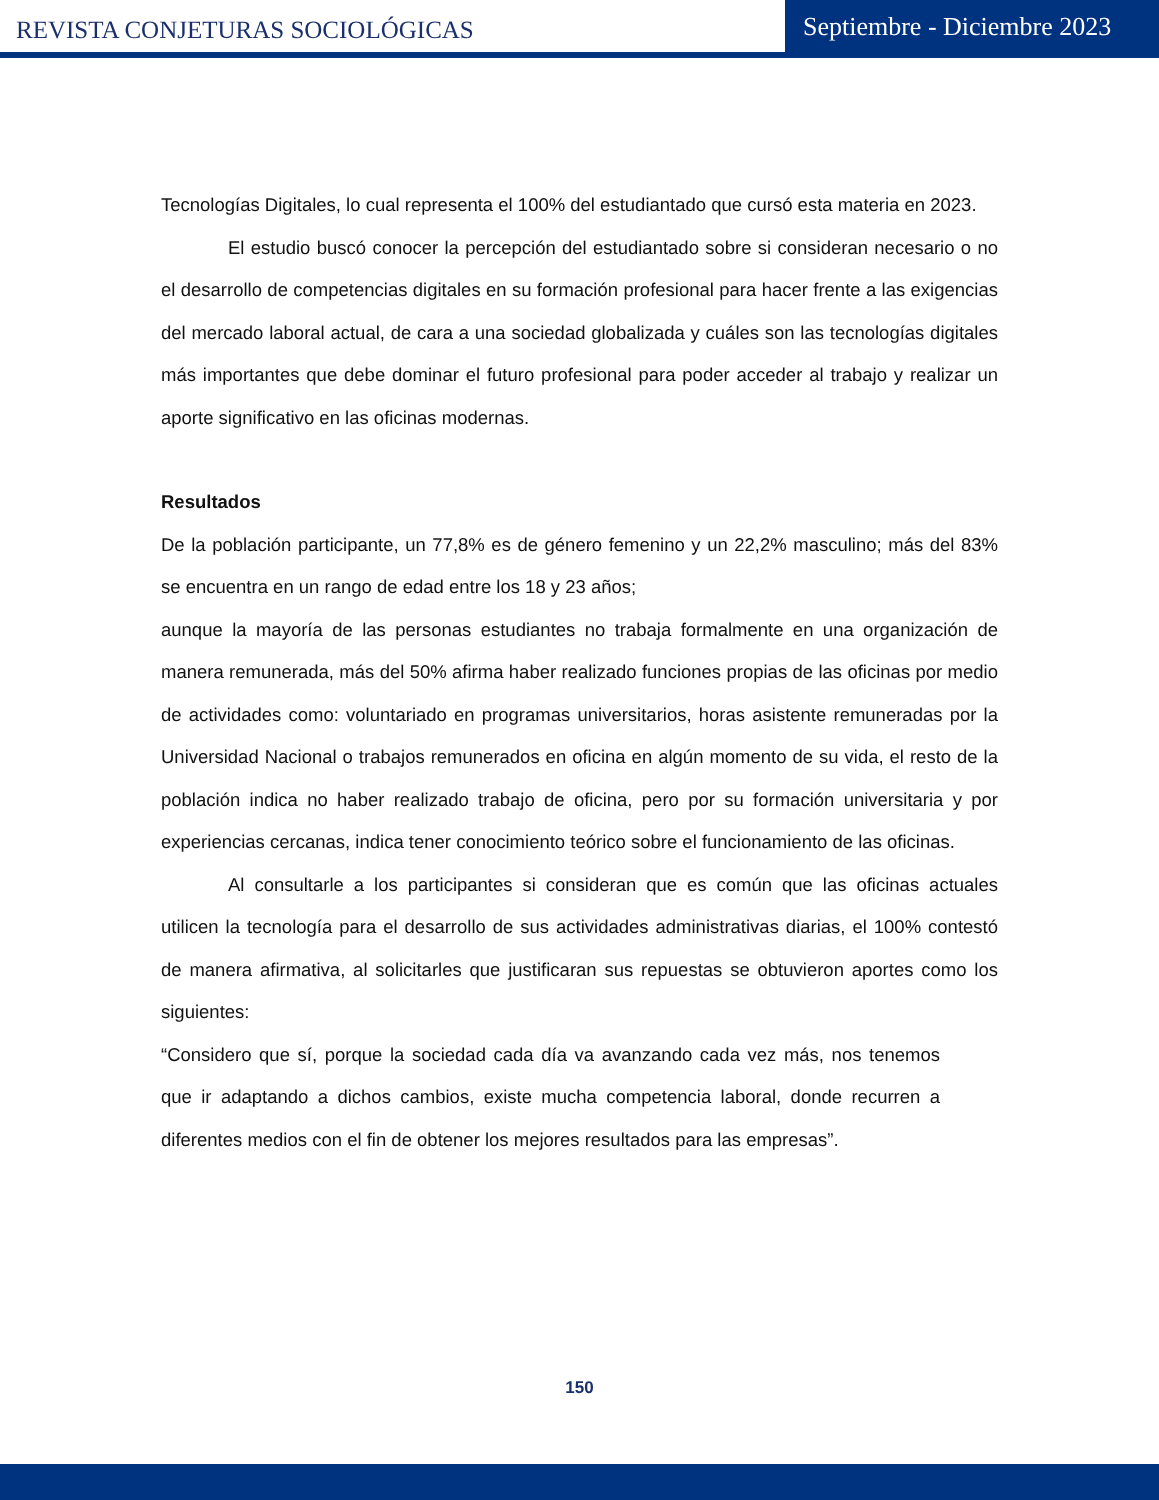REVISTA CONJETURAS SOCIOLÓGICAS
Septiembre - Diciembre 2023
Tecnologías Digitales, lo cual representa el 100% del estudiantado que cursó esta materia en 2023.
El estudio buscó conocer la percepción del estudiantado sobre si consideran necesario o no el desarrollo de competencias digitales en su formación profesional para hacer frente a las exigencias del mercado laboral actual, de cara a una sociedad globalizada y cuáles son las tecnologías digitales más importantes que debe dominar el futuro profesional para poder acceder al trabajo y realizar un aporte significativo en las oficinas modernas.
Resultados
De la población participante, un 77,8% es de género femenino y un 22,2% masculino; más del 83% se encuentra en un rango de edad entre los 18 y 23 años;
aunque la mayoría de las personas estudiantes no trabaja formalmente en una organización de manera remunerada, más del 50% afirma haber realizado funciones propias de las oficinas por medio de actividades como: voluntariado en programas universitarios, horas asistente remuneradas por la Universidad Nacional o trabajos remunerados en oficina en algún momento de su vida, el resto de la población indica no haber realizado trabajo de oficina, pero por su formación universitaria y por experiencias cercanas, indica tener conocimiento teórico sobre el funcionamiento de las oficinas.
Al consultarle a los participantes si consideran que es común que las oficinas actuales utilicen la tecnología para el desarrollo de sus actividades administrativas diarias, el 100% contestó de manera afirmativa, al solicitarles que justificaran sus repuestas se obtuvieron aportes como los siguientes:
“Considero que sí, porque la sociedad cada día va avanzando cada vez más, nos tenemos que ir adaptando a dichos cambios, existe mucha competencia laboral, donde recurren a diferentes medios con el fin de obtener los mejores resultados para las empresas”.
150